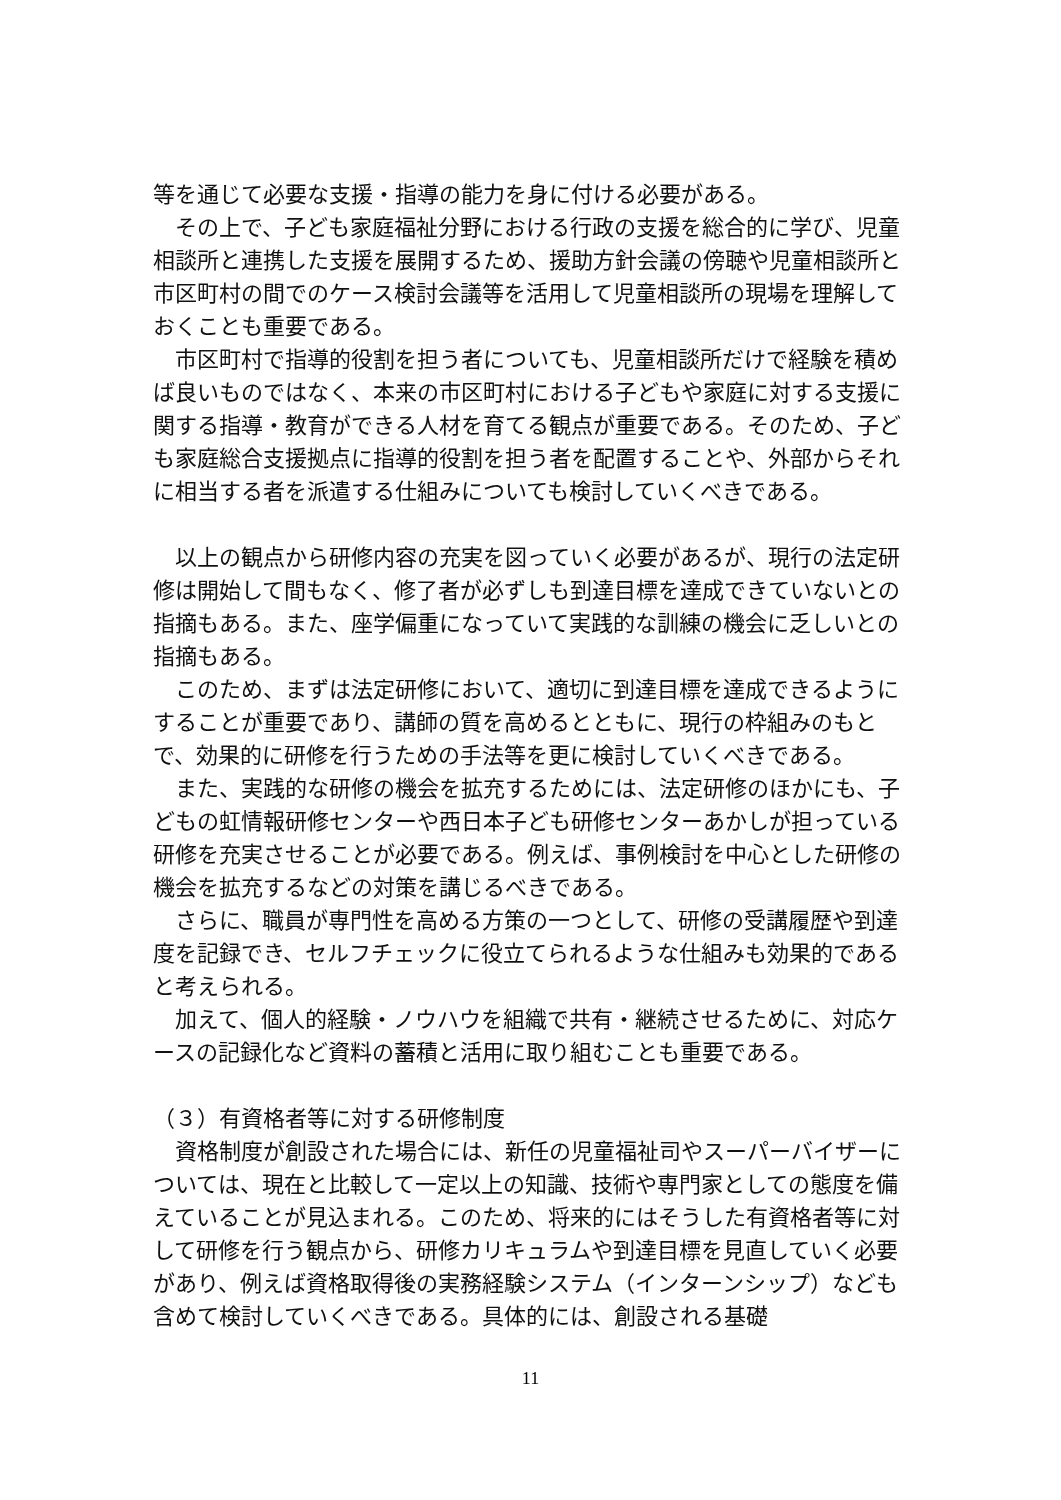等を通じて必要な支援・指導の能力を身に付ける必要がある。
　その上で、子ども家庭福祉分野における行政の支援を総合的に学び、児童相談所と連携した支援を展開するため、援助方針会議の傍聴や児童相談所と市区町村の間でのケース検討会議等を活用して児童相談所の現場を理解しておくことも重要である。
　市区町村で指導的役割を担う者についても、児童相談所だけで経験を積めば良いものではなく、本来の市区町村における子どもや家庭に対する支援に関する指導・教育ができる人材を育てる観点が重要である。そのため、子ども家庭総合支援拠点に指導的役割を担う者を配置することや、外部からそれに相当する者を派遣する仕組みについても検討していくべきである。
　以上の観点から研修内容の充実を図っていく必要があるが、現行の法定研修は開始して間もなく、修了者が必ずしも到達目標を達成できていないとの指摘もある。また、座学偏重になっていて実践的な訓練の機会に乏しいとの指摘もある。
　このため、まずは法定研修において、適切に到達目標を達成できるようにすることが重要であり、講師の質を高めるとともに、現行の枠組みのもとで、効果的に研修を行うための手法等を更に検討していくべきである。
　また、実践的な研修の機会を拡充するためには、法定研修のほかにも、子どもの虹情報研修センターや西日本子ども研修センターあかしが担っている研修を充実させることが必要である。例えば、事例検討を中心とした研修の機会を拡充するなどの対策を講じるべきである。
　さらに、職員が専門性を高める方策の一つとして、研修の受講履歴や到達度を記録でき、セルフチェックに役立てられるような仕組みも効果的であると考えられる。
　加えて、個人的経験・ノウハウを組織で共有・継続させるために、対応ケースの記録化など資料の蓄積と活用に取り組むことも重要である。
（３）有資格者等に対する研修制度
　資格制度が創設された場合には、新任の児童福祉司やスーパーバイザーについては、現在と比較して一定以上の知識、技術や専門家としての態度を備えていることが見込まれる。このため、将来的にはそうした有資格者等に対して研修を行う観点から、研修カリキュラムや到達目標を見直していく必要があり、例えば資格取得後の実務経験システム（インターンシップ）なども含めて検討していくべきである。具体的には、創設される基礎
11